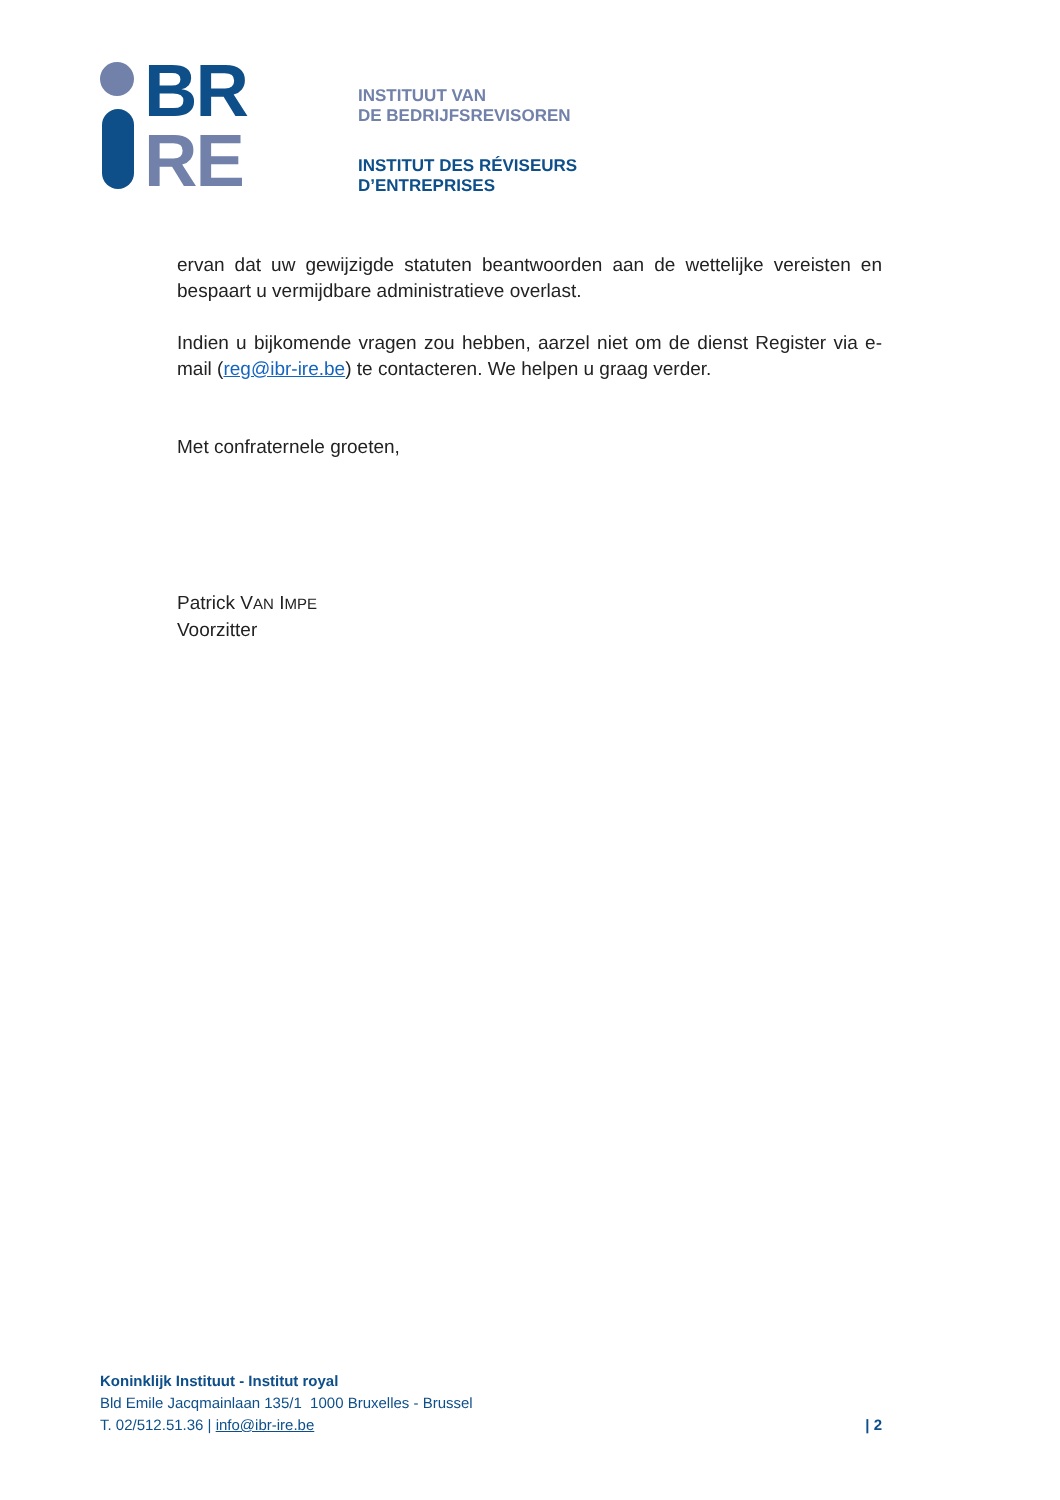BR
RE
INSTITUUT VAN
DE BEDRIJFSREVISOREN
INSTITUT DES RÉVISEURS
D’ENTREPRISES
ervan dat uw gewijzigde statuten beantwoorden aan de wettelijke vereisten en bespaart u vermijdbare administratieve overlast.
Indien u bijkomende vragen zou hebben, aarzel niet om de dienst Register via e-mail (reg@ibr-ire.be) te contacteren. We helpen u graag verder.
Met confraternele groeten,
Patrick VAN IMPE
Voorzitter
Koninklijk Instituut - Institut royal
Bld Emile Jacqmainlaan 135/1 1000 Bruxelles - Brussel
T. 02/512.51.36 | info@ibr-ire.be
| 2